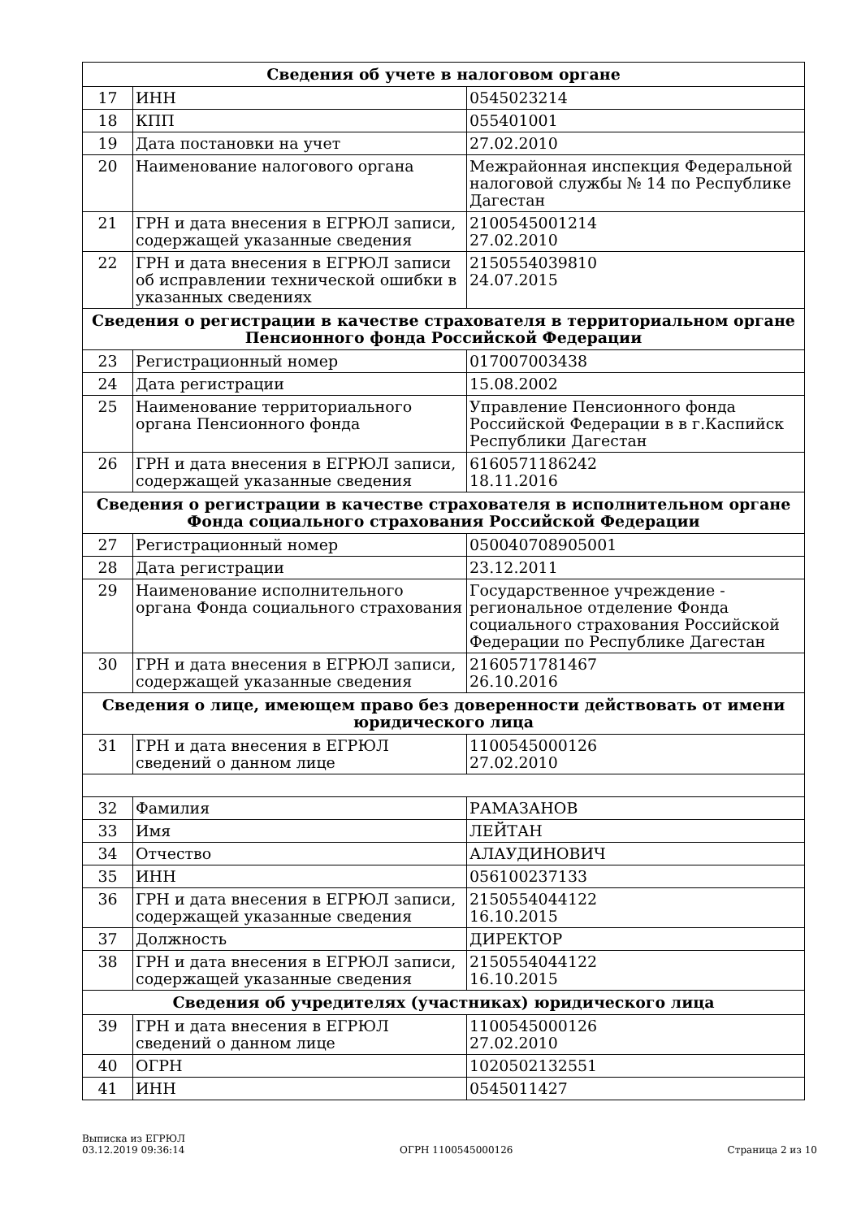| Сведения об учете в налоговом органе | | |
| --- | --- | --- |
| 17 | ИНН | 0545023214 |
| 18 | КПП | 055401001 |
| 19 | Дата постановки на учет | 27.02.2010 |
| 20 | Наименование налогового органа | Межрайонная инспекция Федеральной налоговой службы № 14 по Республике Дагестан |
| 21 | ГРН и дата внесения в ЕГРЮЛ записи, содержащей указанные сведения | 2100545001214 27.02.2010 |
| 22 | ГРН и дата внесения в ЕГРЮЛ записи об исправлении технической ошибки в указанных сведениях | 2150554039810 24.07.2015 |
| Сведения о регистрации в качестве страхователя в территориальном органе Пенсионного фонда Российской Федерации | | |
| 23 | Регистрационный номер | 017007003438 |
| 24 | Дата регистрации | 15.08.2002 |
| 25 | Наименование территориального органа Пенсионного фонда | Управление Пенсионного фонда Российской Федерации в в г.Каспийск Республики Дагестан |
| 26 | ГРН и дата внесения в ЕГРЮЛ записи, содержащей указанные сведения | 6160571186242 18.11.2016 |
| Сведения о регистрации в качестве страхователя в исполнительном органе Фонда социального страхования Российской Федерации | | |
| 27 | Регистрационный номер | 050040708905001 |
| 28 | Дата регистрации | 23.12.2011 |
| 29 | Наименование исполнительного органа Фонда социального страхования | Государственное учреждение - региональное отделение Фонда социального страхования Российской Федерации по Республике Дагестан |
| 30 | ГРН и дата внесения в ЕГРЮЛ записи, содержащей указанные сведения | 2160571781467 26.10.2016 |
| Сведения о лице, имеющем право без доверенности действовать от имени юридического лица | | |
| 31 | ГРН и дата внесения в ЕГРЮЛ сведений о данном лице | 1100545000126 27.02.2010 |
| 32 | Фамилия | РАМАЗАНОВ |
| 33 | Имя | ЛЕЙТАН |
| 34 | Отчество | АЛАУДИНОВИЧ |
| 35 | ИНН | 056100237133 |
| 36 | ГРН и дата внесения в ЕГРЮЛ записи, содержащей указанные сведения | 2150554044122 16.10.2015 |
| 37 | Должность | ДИРЕКТОР |
| 38 | ГРН и дата внесения в ЕГРЮЛ записи, содержащей указанные сведения | 2150554044122 16.10.2015 |
| Сведения об учредителях (участниках) юридического лица | | |
| 39 | ГРН и дата внесения в ЕГРЮЛ сведений о данном лице | 1100545000126 27.02.2010 |
| 40 | ОГРН | 1020502132551 |
| 41 | ИНН | 0545011427 |
Выписка из ЕГРЮЛ
03.12.2019 09:36:14
ОГРН 1100545000126
Страница 2 из 10